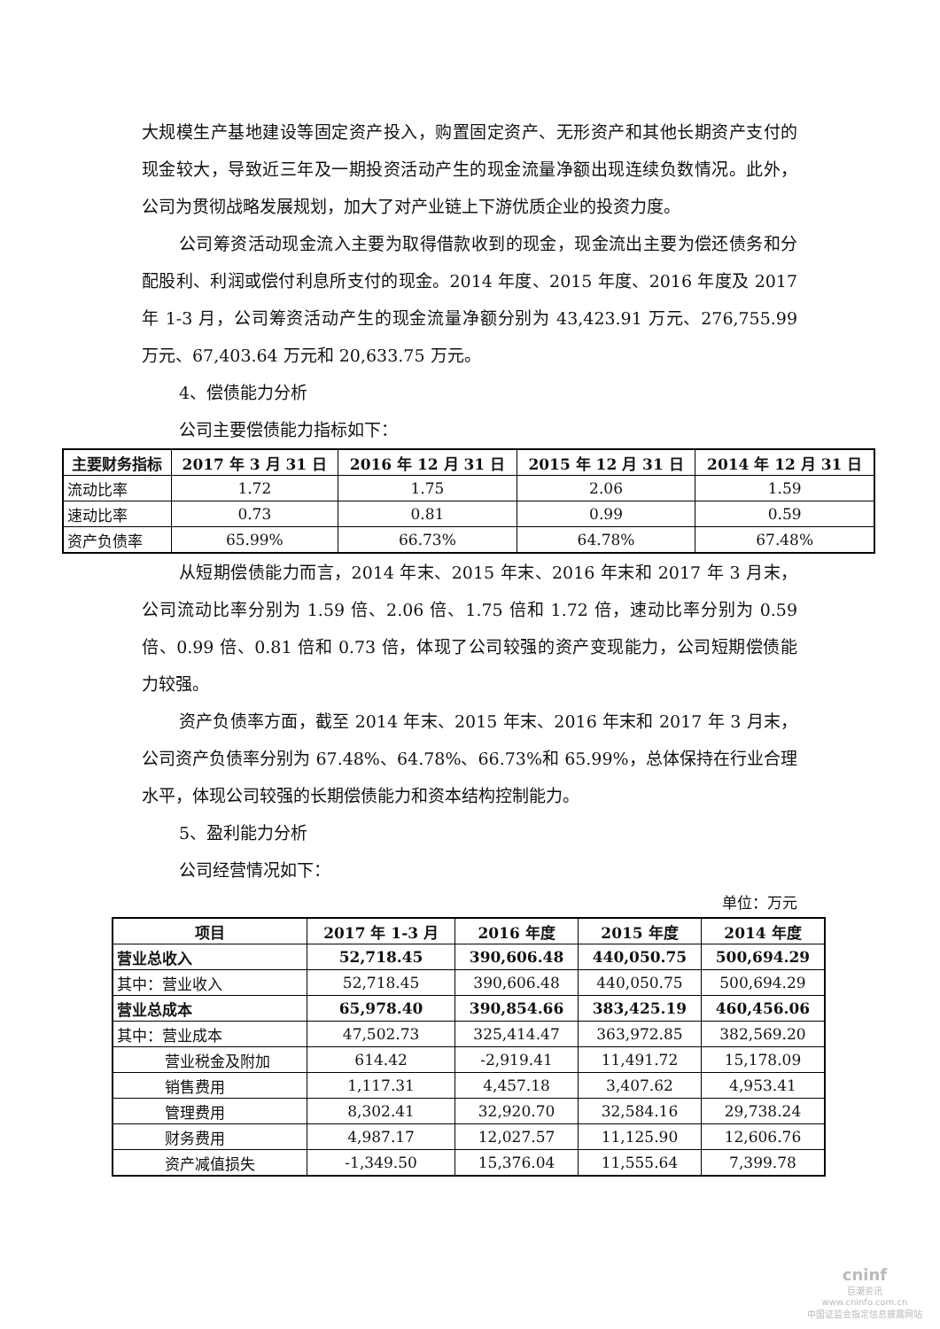大规模生产基地建设等固定资产投入，购置固定资产、无形资产和其他长期资产支付的现金较大，导致近三年及一期投资活动产生的现金流量净额出现连续负数情况。此外，公司为贯彻战略发展规划，加大了对产业链上下游优质企业的投资力度。
公司筹资活动现金流入主要为取得借款收到的现金，现金流出主要为偿还债务和分配股利、利润或偿付利息所支付的现金。2014 年度、2015 年度、2016 年度及 2017 年 1-3 月，公司筹资活动产生的现金流量净额分别为 43,423.91 万元、276,755.99 万元、67,403.64 万元和 20,633.75 万元。
4、偿债能力分析
公司主要偿债能力指标如下：
| 主要财务指标 | 2017 年 3 月 31 日 | 2016 年 12 月 31 日 | 2015 年 12 月 31 日 | 2014 年 12 月 31 日 |
| --- | --- | --- | --- | --- |
| 流动比率 | 1.72 | 1.75 | 2.06 | 1.59 |
| 速动比率 | 0.73 | 0.81 | 0.99 | 0.59 |
| 资产负债率 | 65.99% | 66.73% | 64.78% | 67.48% |
从短期偿债能力而言，2014 年末、2015 年末、2016 年末和 2017 年 3 月末，公司流动比率分别为 1.59 倍、2.06 倍、1.75 倍和 1.72 倍，速动比率分别为 0.59 倍、0.99 倍、0.81 倍和 0.73 倍，体现了公司较强的资产变现能力，公司短期偿债能力较强。
资产负债率方面，截至 2014 年末、2015 年末、2016 年末和 2017 年 3 月末，公司资产负债率分别为 67.48%、64.78%、66.73%和 65.99%，总体保持在行业合理水平，体现公司较强的长期偿债能力和资本结构控制能力。
5、盈利能力分析
公司经营情况如下：
单位：万元
| 项目 | 2017 年 1-3 月 | 2016 年度 | 2015 年度 | 2014 年度 |
| --- | --- | --- | --- | --- |
| 营业总收入 | 52,718.45 | 390,606.48 | 440,050.75 | 500,694.29 |
| 其中：营业收入 | 52,718.45 | 390,606.48 | 440,050.75 | 500,694.29 |
| 营业总成本 | 65,978.40 | 390,854.66 | 383,425.19 | 460,456.06 |
| 其中：营业成本 | 47,502.73 | 325,414.47 | 363,972.85 | 382,569.20 |
| 营业税金及附加 | 614.42 | -2,919.41 | 11,491.72 | 15,178.09 |
| 销售费用 | 1,117.31 | 4,457.18 | 3,407.62 | 4,953.41 |
| 管理费用 | 8,302.41 | 32,920.70 | 32,584.16 | 29,738.24 |
| 财务费用 | 4,987.17 | 12,027.57 | 11,125.90 | 12,606.76 |
| 资产减值损失 | -1,349.50 | 15,376.04 | 11,555.64 | 7,399.78 |
cninf
巨潮资讯
www.cninfo.com.cn
中国证监会指定信息披露网站